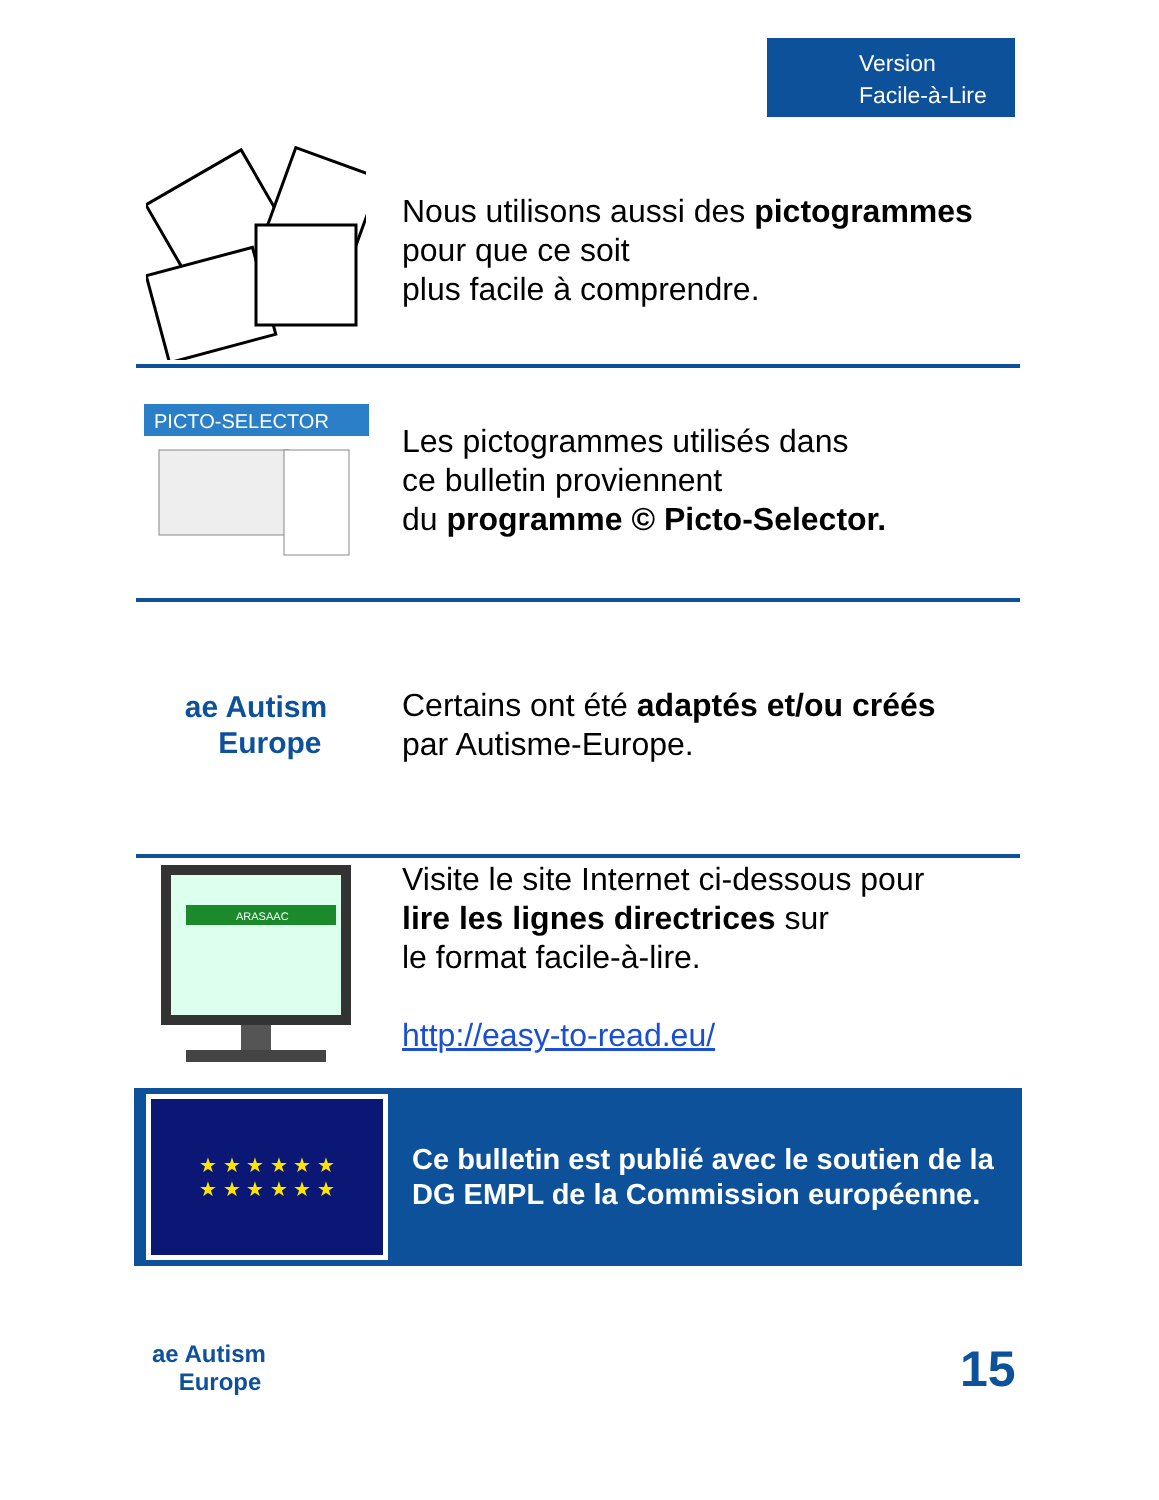Version
Facile-à-Lire
Nous utilisons aussi des pictogrammes
pour que ce soit
plus facile à comprendre.
PICTO-SELECTOR
Les pictogrammes utilisés dans
ce bulletin proviennent
du programme © Picto-Selector.
ae Autism
Europe
Certains ont été adaptés et/ou créés
par Autisme-Europe.
ARASAAC
Visite le site Internet ci-dessous pour
lire les lignes directrices sur
le format facile-à-lire.
http://easy-to-read.eu/
★ ★ ★ ★ ★ ★
★ ★ ★ ★ ★ ★
Ce bulletin est publié avec le soutien de la
DG EMPL de la Commission européenne.
ae Autism
Europe
15